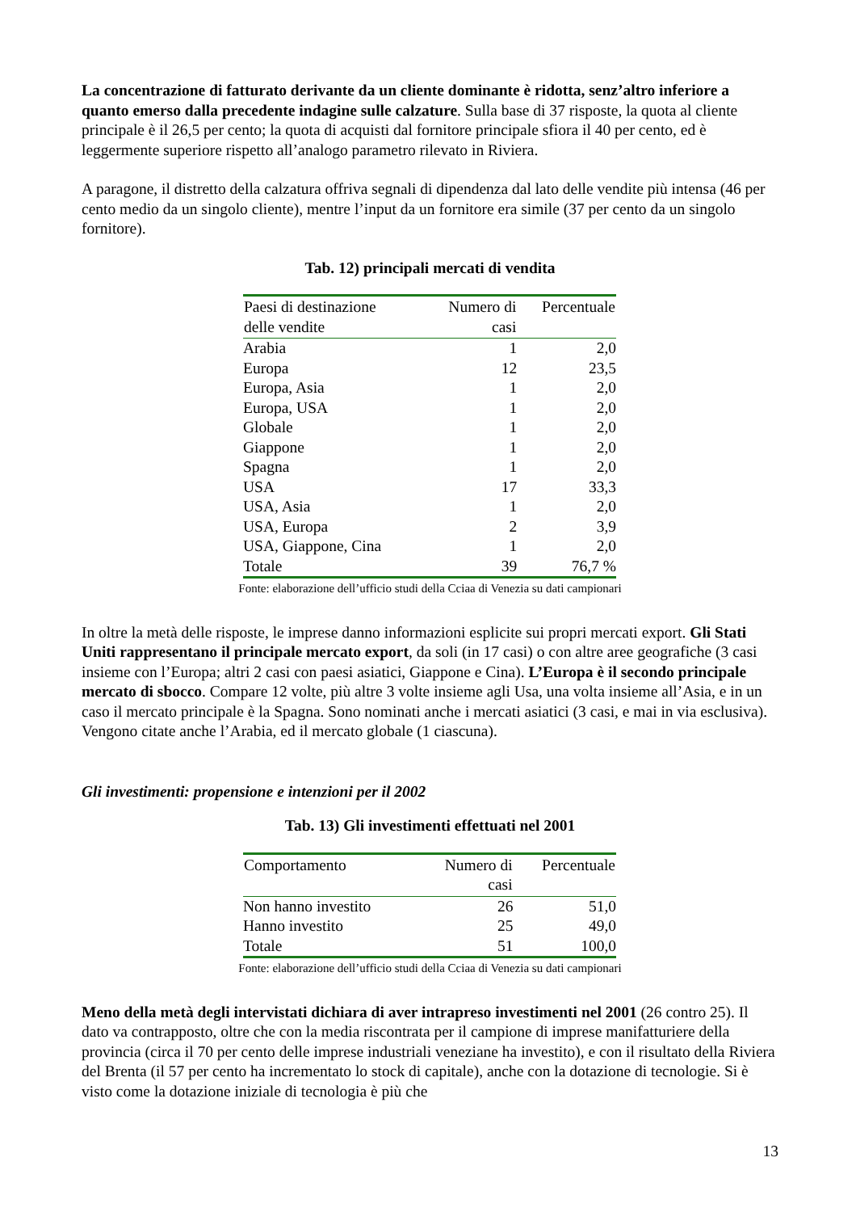La concentrazione di fatturato derivante da un cliente dominante è ridotta, senz’altro inferiore a quanto emerso dalla precedente indagine sulle calzature. Sulla base di 37 risposte, la quota al cliente principale è il 26,5 per cento; la quota di acquisti dal fornitore principale sfiora il 40 per cento, ed è leggermente superiore rispetto all’analogo parametro rilevato in Riviera.
A paragone, il distretto della calzatura offriva segnali di dipendenza dal lato delle vendite più intensa (46 per cento medio da un singolo cliente), mentre l’input da un fornitore era simile (37 per cento da un singolo fornitore).
Tab. 12) principali mercati di vendita
| Paesi di destinazione delle vendite | Numero di casi | Percentuale |
| --- | --- | --- |
| Arabia | 1 | 2,0 |
| Europa | 12 | 23,5 |
| Europa, Asia | 1 | 2,0 |
| Europa, USA | 1 | 2,0 |
| Globale | 1 | 2,0 |
| Giappone | 1 | 2,0 |
| Spagna | 1 | 2,0 |
| USA | 17 | 33,3 |
| USA, Asia | 1 | 2,0 |
| USA, Europa | 2 | 3,9 |
| USA, Giappone, Cina | 1 | 2,0 |
| Totale | 39 | 76,7 % |
Fonte: elaborazione dell’ufficio studi della Cciaa di Venezia su dati campionari
In oltre la metà delle risposte, le imprese danno informazioni esplicite sui propri mercati export. Gli Stati Uniti rappresentano il principale mercato export, da soli (in 17 casi) o con altre aree geografiche (3 casi insieme con l’Europa; altri 2 casi con paesi asiatici, Giappone e Cina). L’Europa è il secondo principale mercato di sbocco. Compare 12 volte, più altre 3 volte insieme agli Usa, una volta insieme all’Asia, e in un caso il mercato principale è la Spagna. Sono nominati anche i mercati asiatici (3 casi, e mai in via esclusiva). Vengono citate anche l’Arabia, ed il mercato globale (1 ciascuna).
Gli investimenti: propensione e intenzioni per il 2002
Tab. 13) Gli investimenti effettuati nel 2001
| Comportamento | Numero di casi | Percentuale |
| --- | --- | --- |
| Non hanno investito | 26 | 51,0 |
| Hanno investito | 25 | 49,0 |
| Totale | 51 | 100,0 |
Fonte: elaborazione dell’ufficio studi della Cciaa di Venezia su dati campionari
Meno della metà degli intervistati dichiara di aver intrapreso investimenti nel 2001 (26 contro 25). Il dato va contrapposto, oltre che con la media riscontrata per il campione di imprese manifatturiere della provincia (circa il 70 per cento delle imprese industriali veneziane ha investito), e con il risultato della Riviera del Brenta (il 57 per cento ha incrementato lo stock di capitale), anche con la dotazione di tecnologie. Si è visto come la dotazione iniziale di tecnologia è più che
13